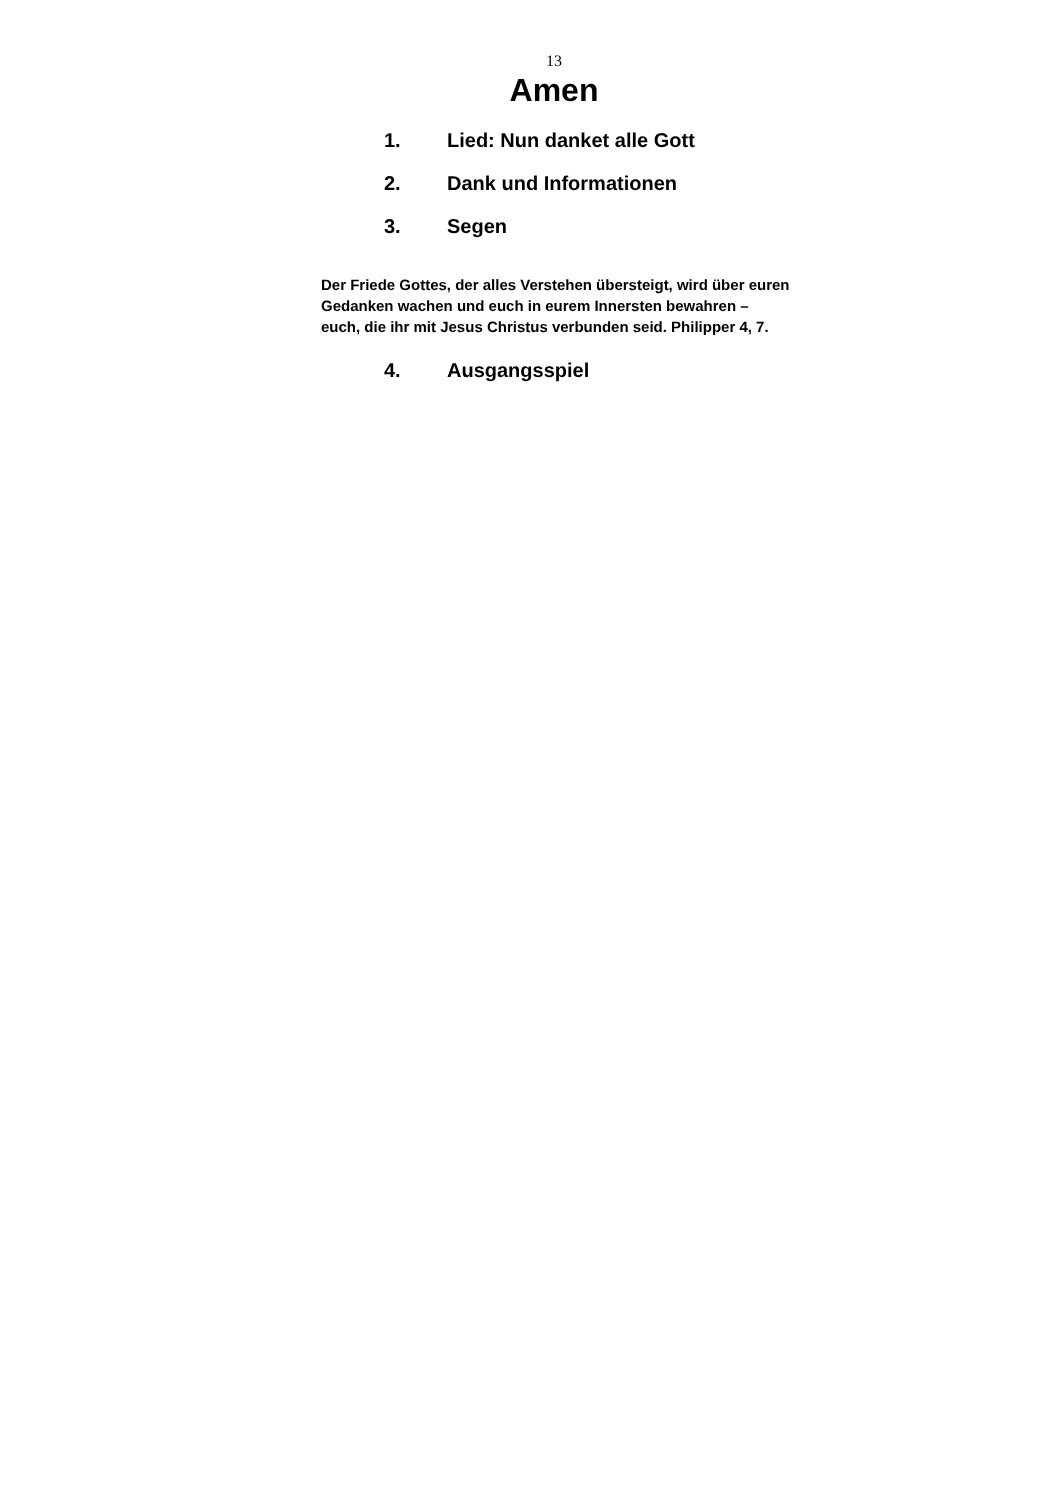13
Amen
1. Lied: Nun danket alle Gott
2. Dank und Informationen
3. Segen
Der Friede Gottes, der alles Verstehen übersteigt, wird über euren Gedanken wachen und euch in eurem Innersten bewahren – euch, die ihr mit Jesus Christus verbunden seid. Philipper 4, 7.
4. Ausgangsspiel